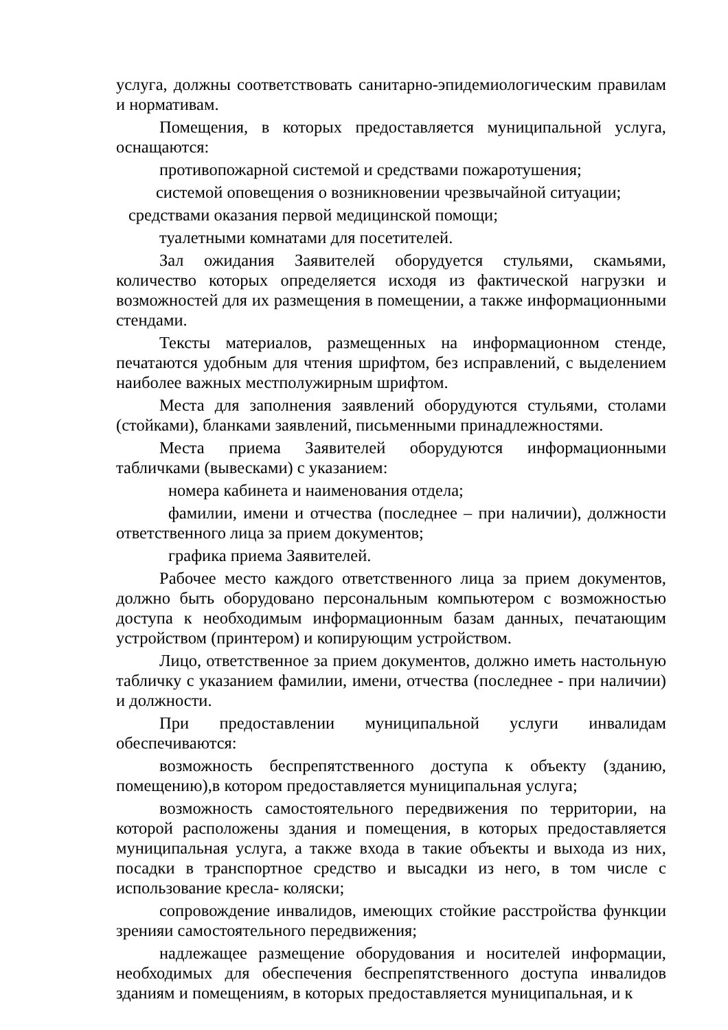услуга, должны соответствовать санитарно-эпидемиологическим правилам и нормативам.
Помещения, в которых предоставляется муниципальной услуга, оснащаются:
противопожарной системой и средствами пожаротушения;
системой оповещения о возникновении чрезвычайной ситуации;
средствами оказания первой медицинской помощи;
туалетными комнатами для посетителей.
Зал ожидания Заявителей оборудуется стульями, скамьями, количество которых определяется исходя из фактической нагрузки и возможностей для их размещения в помещении, а также информационными стендами.
Тексты материалов, размещенных на информационном стенде, печатаются удобным для чтения шрифтом, без исправлений, с выделением наиболее важных местполужирным шрифтом.
Места для заполнения заявлений оборудуются стульями, столами (стойками), бланками заявлений, письменными принадлежностями.
Места приема Заявителей оборудуются информационными табличками (вывесками) с указанием:
номера кабинета и наименования отдела;
фамилии, имени и отчества (последнее – при наличии), должности ответственного лица за прием документов;
графика приема Заявителей.
Рабочее место каждого ответственного лица за прием документов, должно быть оборудовано персональным компьютером с возможностью доступа к необходимым информационным базам данных, печатающим устройством (принтером) и копирующим устройством.
Лицо, ответственное за прием документов, должно иметь настольную табличку с указанием фамилии, имени, отчества (последнее - при наличии) и должности.
При предоставлении муниципальной услуги инвалидам обеспечиваются:
возможность беспрепятственного доступа к объекту (зданию, помещению),в котором предоставляется муниципальная услуга;
возможность самостоятельного передвижения по территории, на которой расположены здания и помещения, в которых предоставляется муниципальная услуга, а также входа в такие объекты и выхода из них, посадки в транспортное средство и высадки из него, в том числе с использование кресла- коляски;
сопровождение инвалидов, имеющих стойкие расстройства функции зренияи самостоятельного передвижения;
надлежащее размещение оборудования и носителей информации, необходимых для обеспечения беспрепятственного доступа инвалидов зданиям и помещениям, в которых предоставляется муниципальная, и к